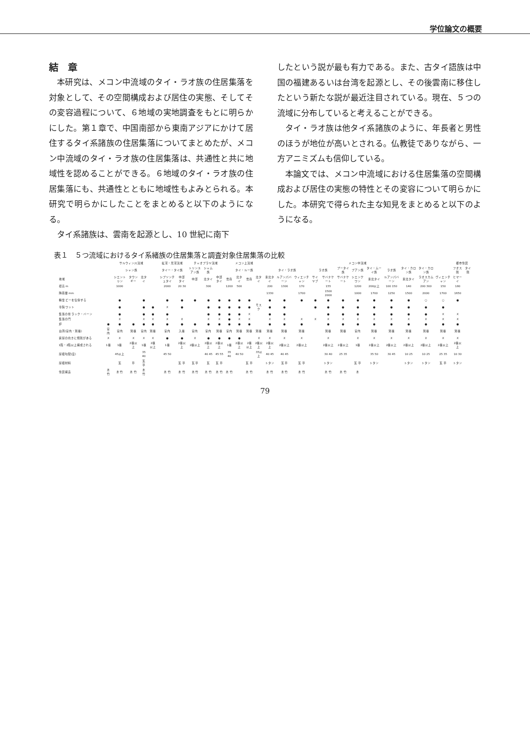学位論文の概要
結　章
本研究は、メコン中流域のタイ・ラオ族の住居集落を対象として、その空間構成および居住の実態、そしてその変容過程について、６地域の実地調査をもとに明らかにした。第１章で、中国南部から東南アジアにかけて居住するタイ系諸族の住居集落についてまとめたが、メコン中流域のタイ・ラオ族の住居集落は、共通性と共に地域性を認めることができる。６地域のタイ・ラオ族の住居集落にも、共通性とともに地域性もよみとられる。本研究で明らかにしたことをまとめると以下のようになる。
タイ系諸族は、雲南を起源とし、10 世紀に南下
したという説が最も有力である。また、古タイ語族は中国の福建あるいは台湾を起源とし、その後雲南に移住したという新たな説が最近注目されている。現在、５つの流域に分布していると考えることができる。
タイ・ラオ族は他タイ系諸族のように、年長者と男性のほうが地位が高いとされる。仏教徒でありながら、一方アニミズムも信仰している。
本論文では、メコン中流域における住居集落の空間構成および居住の実態の特性とその変容について明らかにした。本研究で得られた主な知見をまとめると以下のようになる。
表１　５つ流域におけるタイ系緒族の住居集落と調査対象住居集落の比較
| | サルウィン川流域 | | | | | 紅河・黒河流域 | | チャオプラヤ流域 | | | メコン上流域 | | | | メコン中流域 | | | | | | | | | | | | 都市住居 | |
| --- | --- | --- | --- | --- | --- | --- | --- | --- | --- | --- | --- | --- | --- | --- | --- | --- | --- | --- | --- | --- | --- | --- | --- | --- | --- | --- | --- | --- |
| | シャン族 | | | | | タイー・タイ族 | | トリンユアン族 | シャム族 | | タイ・ルー族 | | | | タイ・ラオ族 | | | ラオ族 | | プータイ族 | プアン族 | タイ・ムーイ族 | ラオ族 | タイ・カロン族 | タイ・カロン族 | | フオス則 | タイ則 |
| 地域 | | シエントゥン | タウンギー | 北タイ | | シプソンチュタイ | 中部タイ | 中部 | 北タイ | 中部タイ | 雲南 | 北タイ | 雲南 | 北タイ | 東北タイ | ルアンパバーン | ウィエンチャン | サイヤブ | サバナケート | サバナケート | シエンクワン | 東北タイ | ルアンパバーン | 東北タイ | ラオスカムアン | ヴィエンチャン | ヒマーイ | |
| 標高 m | | 1000 | | | | 2000 | 20 30 | | 300 | | 1200 | 500 | | | 200 | 1300 | 170 | | 155 | | 1200 | 200以上 | 100 150 | 140 | 200 300 | 150 | 180 | |
| 降雨量 mm | | | | | | | | | | | | | | | 1330 | | 1700 | | 1500 2000 | | 1000 | 1700 | 1250 | 1500 | 2000 | 1700 | 1650 | |
| 精霊 ピーを信仰する | | ● | | ● | | ● | ● | ● | ● | ● | ● | ● | ● | | ● | ● | ● | ● | ● | ● | ● | ● | ● | ● | ○ | ○ | ● | |
| 寺院 ワット | | ● | | ● | ● | X | ● | | ● | ● | ● | ● | ● | モスク | ● | ● | | ● | ● | ● | ● | ● | ● | ● | ● | ● | | |
| 集落の柱 ラック・バーン | | ● | | ● | ● | ● | | | ● | ● | ● | ● | X | | ● | ● | | | ● | ● | ● | ● | ● | ● | ● | X | X | |
| 集落の門 | | X | | X | X | X | X | | X | X | ● | X | X | | X | X | X | X | X | X | X | X | X | X | X | X | X | |
| 炉 | ● | ● | ● | ● | ● | ● | ● | ● | ● | ● | ● | ● | ● | | ● | ● | ● | | ● | ● | ● | ● | ● | ● | ● | ● | ● | |
| 台所(室内・別棟) | 室内 | 室内 | 別棟 | 室内 | 別棟 | 室内 | 入棟 | 室内 | 室内 | 別棟 | 室内 | 別棟 | 別棟 | 別棟 | 別棟 | 別棟 | 別棟 | | 別棟 | 別棟 | 室内 | 別棟 | 別棟 | 別棟 | 別棟 | 別棟 | 別棟 | |
| 家屋の向きに規則がある | X | X | X | X | X | ● | ● | X | ● | ● | ● | ● | | X | X | X | X | | X | | X | X | X | X | X | X | X | |
| 1階・2階以上構成される | 1棟 | 1棟 | 2棟以上 | 1棟 | 2棟以上 | 1棟 | 2棟以上 | 2棟以上 | 2棟以上 | 2棟以上 | 1棟 | 2棟以上 | 2棟以上 | 2棟以上 | 2棟以上 | 2棟以上 | 2棟以上 | | 2棟以上 | 2棟以上 | 1棟 | 2棟以上 | 2棟以上 | 2棟以上 | 2棟以上 | 2棟以上 | 2棟以上 | |
| 屋根勾配(度) | | 45以上 | | 35 40 | | 45 50 | | | 40 45 | 45 55 | 35 40 | 40 50 | | 35以上 | 40 45 | 40 45 | | | 30 40 | 25 35 | | 35 50 | 30 45 | 10 25 | 10 25 | 25 35 | 10 30 | |
| 屋根材料 | | 瓦 | 草 | 瓦 草 | | | 瓦 草 | 瓦 草 | 瓦 | 瓦 草 | | | 瓦 草 | | トタン | 瓦 草 | 瓦 草 | | トタン | | 瓦 草 | トタン | | トタン | トタン | 瓦 草 | トタン | |
| 住居構造 | 木 竹 | 木 竹 | 木 竹 | 木 竹 | | 木 竹 | 木 竹 | 木 竹 | 木 竹 | 木 竹 | 木 竹 | | 木 竹 | | 木 竹 | 木 竹 | 木 竹 | | 木 竹 | 木 竹 | 木 | | | | | | | |
79